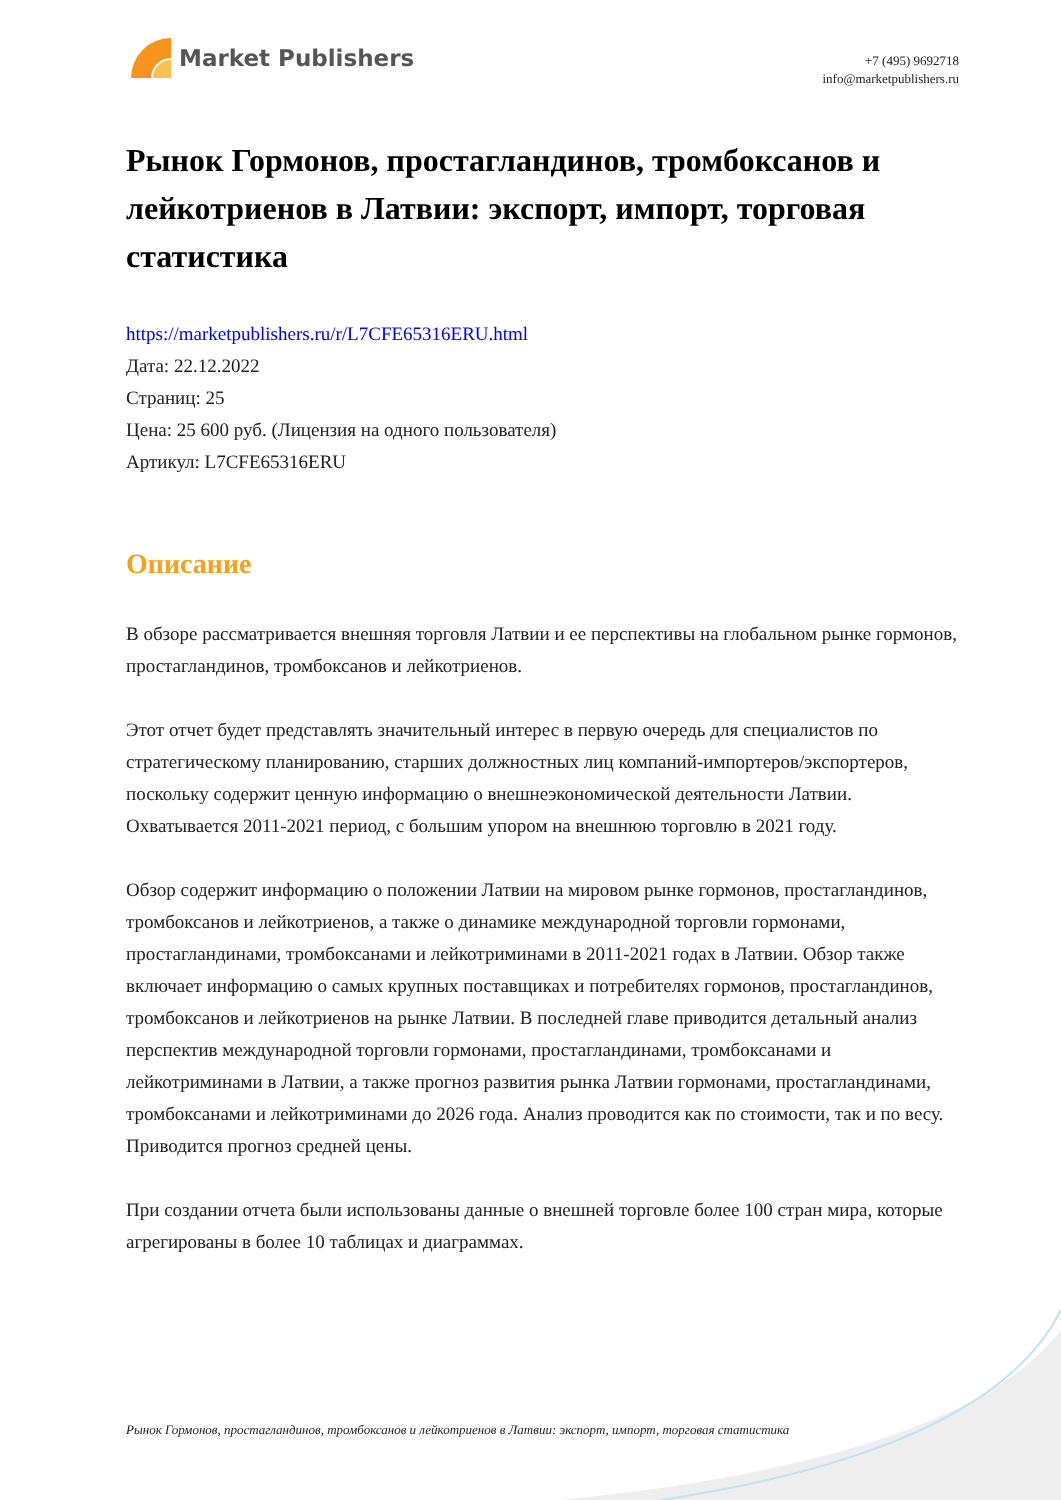Market Publishers
+7 (495) 9692718
info@marketpublishers.ru
Рынок Гормонов, простагландинов, тромбоксанов и лейкотриенов в Латвии: экспорт, импорт, торговая статистика
https://marketpublishers.ru/r/L7CFE65316ERU.html
Дата: 22.12.2022
Страниц: 25
Цена: 25 600 руб. (Лицензия на одного пользователя)
Артикул: L7CFE65316ERU
Описание
В обзоре рассматривается внешняя торговля Латвии и ее перспективы на глобальном рынке гормонов, простагландинов, тромбоксанов и лейкотриенов.
Этот отчет будет представлять значительный интерес в первую очередь для специалистов по стратегическому планированию, старших должностных лиц компаний-импортеров/экспортеров, поскольку содержит ценную информацию о внешнеэкономической деятельности Латвии. Охватывается 2011-2021 период, с большим упором на внешнюю торговлю в 2021 году.
Обзор содержит информацию о положении Латвии на мировом рынке гормонов, простагландинов, тромбоксанов и лейкотриенов, а также о динамике международной торговли гормонами, простагландинами, тромбоксанами и лейкотриминами в 2011-2021 годах в Латвии. Обзор также включает информацию о самых крупных поставщиках и потребителях гормонов, простагландинов, тромбоксанов и лейкотриенов на рынке Латвии. В последней главе приводится детальный анализ перспектив международной торговли гормонами, простагландинами, тромбоксанами и лейкотриминами в Латвии, а также прогноз развития рынка Латвии гормонами, простагландинами, тромбоксанами и лейкотриминами до 2026 года. Анализ проводится как по стоимости, так и по весу. Приводится прогноз средней цены.
При создании отчета были использованы данные о внешней торговле более 100 стран мира, которые агрегированы в более 10 таблицах и диаграммах.
Рынок Гормонов, простагландинов, тромбоксанов и лейкотриенов в Латвии: экспорт, импорт, торговая статистика